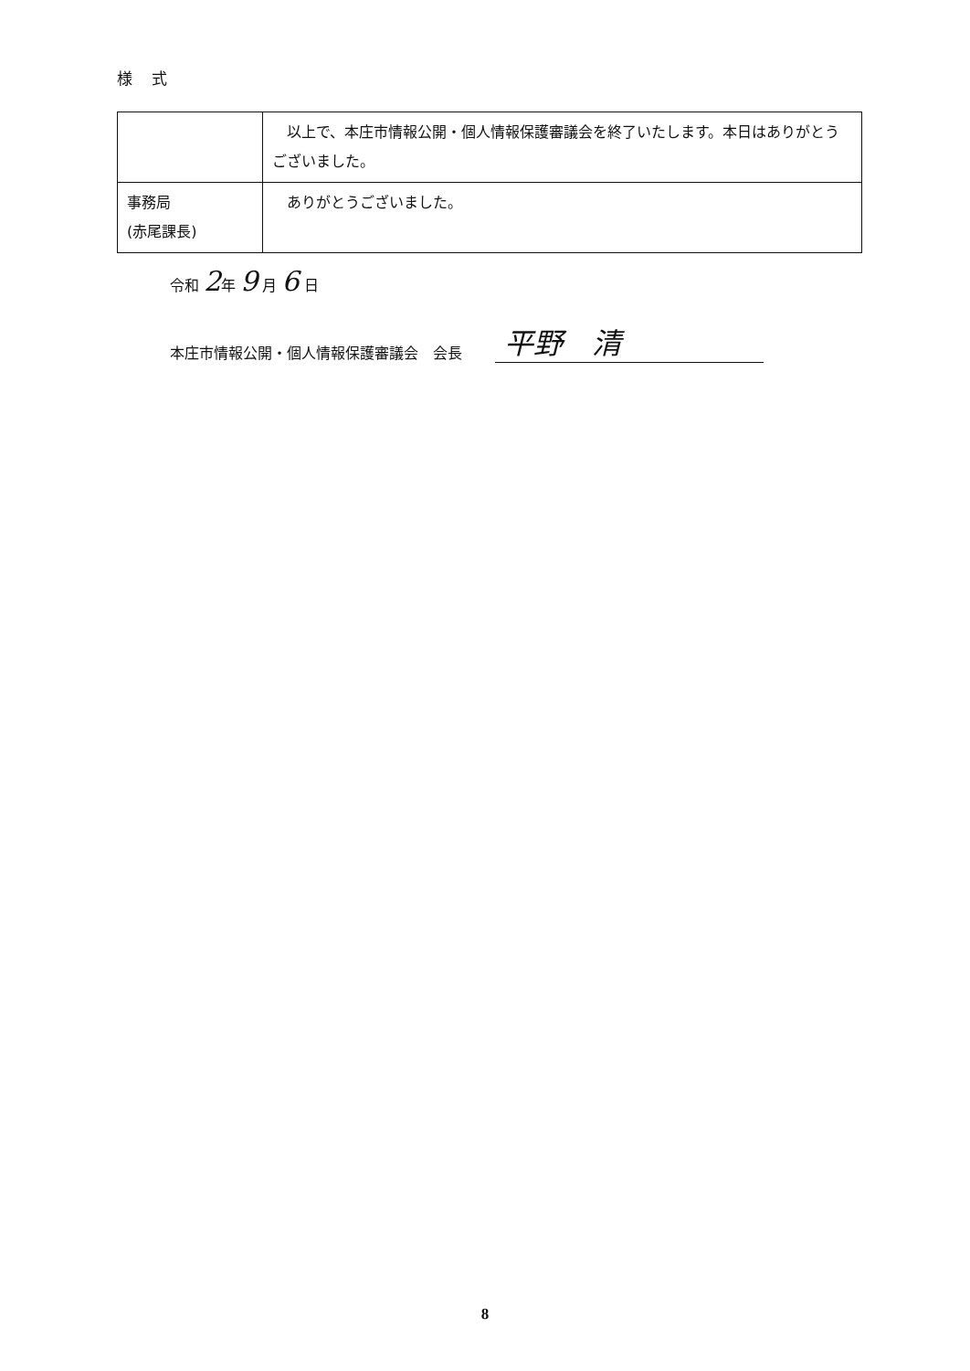様 式
| | 以上で、本庄市情報公開・個人情報保護審議会を終了いたします。本日はありがとうございました。 |
| 事務局 (赤尾課長) | ありがとうございました。 |
令和 2年 9 月 6 日
本庄市情報公開・個人情報保護審議会　会長 平野　清
8